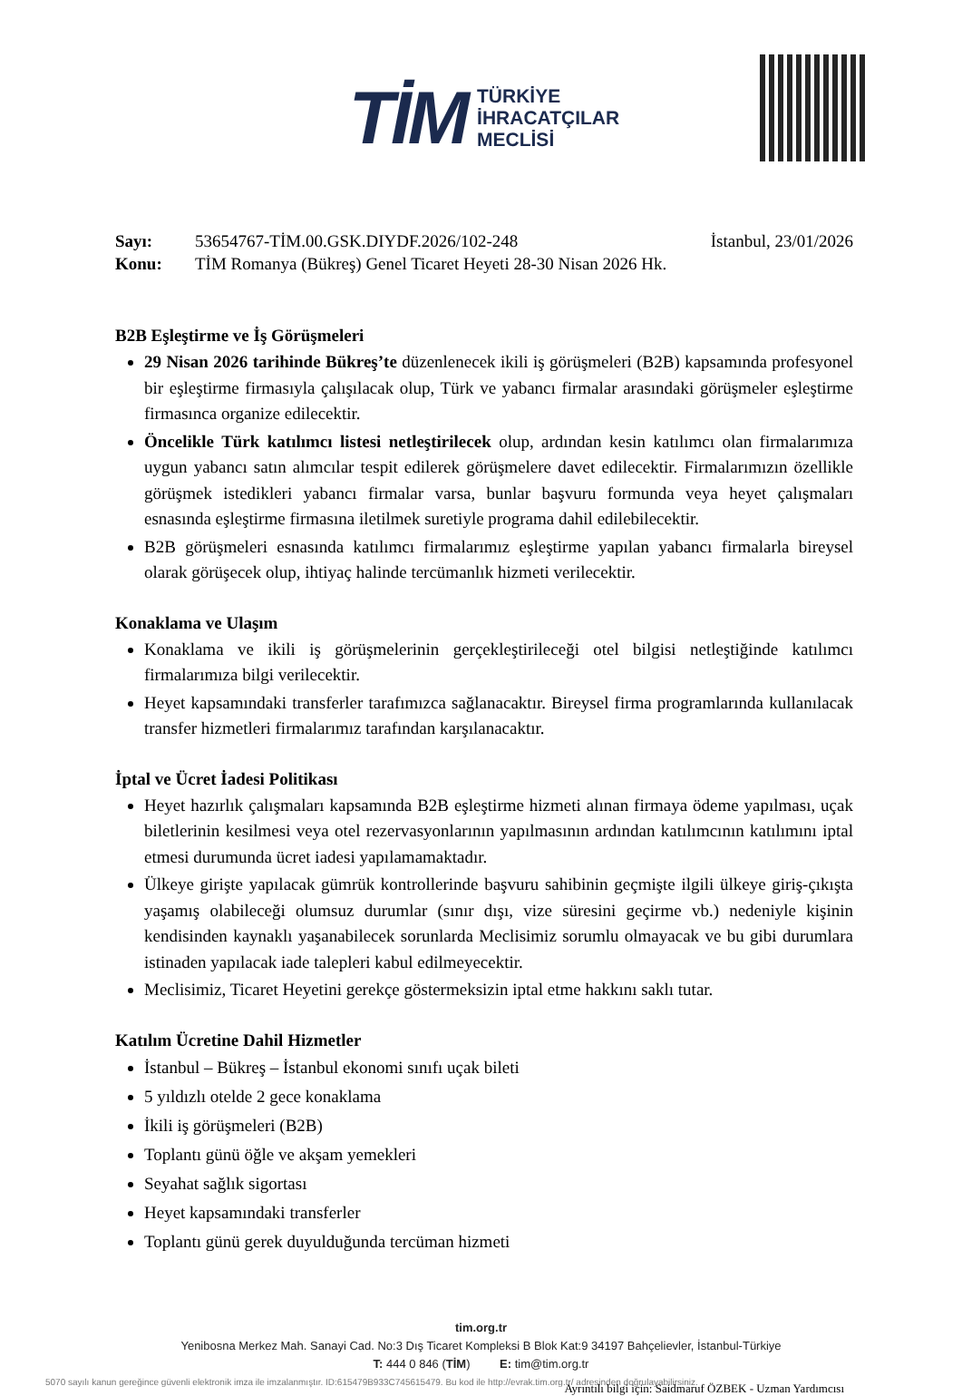TİM TÜRKİYE
İHRACATÇILAR
MECLİSİ
Sayı: 53654767-TİM.00.GSK.DIYDF.2026/102-248 İstanbul, 23/01/2026
Konu: TİM Romanya (Bükreş) Genel Ticaret Heyeti 28-30 Nisan 2026 Hk.
B2B Eşleştirme ve İş Görüşmeleri
29 Nisan 2026 tarihinde Bükreş’te düzenlenecek ikili iş görüşmeleri (B2B) kapsamında profesyonel bir eşleştirme firmasıyla çalışılacak olup, Türk ve yabancı firmalar arasındaki görüşmeler eşleştirme firmasınca organize edilecektir.
Öncelikle Türk katılımcı listesi netleştirilecek olup, ardından kesin katılımcı olan firmalarımıza uygun yabancı satın alımcılar tespit edilerek görüşmelere davet edilecektir. Firmalarımızın özellikle görüşmek istedikleri yabancı firmalar varsa, bunlar başvuru formunda veya heyet çalışmaları esnasında eşleştirme firmasına iletilmek suretiyle programa dahil edilebilecektir.
B2B görüşmeleri esnasında katılımcı firmalarımız eşleştirme yapılan yabancı firmalarla bireysel olarak görüşecek olup, ihtiyaç halinde tercümanlık hizmeti verilecektir.
Konaklama ve Ulaşım
Konaklama ve ikili iş görüşmelerinin gerçekleştirileceği otel bilgisi netleştiğinde katılımcı firmalarımıza bilgi verilecektir.
Heyet kapsamındaki transferler tarafımızca sağlanacaktır. Bireysel firma programlarında kullanılacak transfer hizmetleri firmalarımız tarafından karşılanacaktır.
İptal ve Ücret İadesi Politikası
Heyet hazırlık çalışmaları kapsamında B2B eşleştirme hizmeti alınan firmaya ödeme yapılması, uçak biletlerinin kesilmesi veya otel rezervasyonlarının yapılmasının ardından katılımcının katılımını iptal etmesi durumunda ücret iadesi yapılamamaktadır.
Ülkeye girişte yapılacak gümrük kontrollerinde başvuru sahibinin geçmişte ilgili ülkeye giriş-çıkışta yaşamış olabileceği olumsuz durumlar (sınır dışı, vize süresini geçirme vb.) nedeniyle kişinin kendisinden kaynaklı yaşanabilecek sorunlarda Meclisimiz sorumlu olmayacak ve bu gibi durumlara istinaden yapılacak iade talepleri kabul edilmeyecektir.
Meclisimiz, Ticaret Heyetini gerekçe göstermeksizin iptal etme hakkını saklı tutar.
Katılım Ücretine Dahil Hizmetler
İstanbul – Bükreş – İstanbul ekonomi sınıfı uçak bileti
5 yıldızlı otelde 2 gece konaklama
İkili iş görüşmeleri (B2B)
Toplantı günü öğle ve akşam yemekleri
Seyahat sağlık sigortası
Heyet kapsamındaki transferler
Toplantı günü gerek duyulduğunda tercüman hizmeti
tim.org.tr
Yenibosna Merkez Mah. Sanayi Cad. No:3 Dış Ticaret Kompleksi B Blok Kat:9 34197 Bahçelievler, İstanbul-Türkiye
T: 444 0 846 (TİM) E: tim@tim.org.tr
5070 sayılı kanun gereğince güvenli elektronik imza ile imzalanmıştır. ID:615479B933C745615479. Bu kod ile http://evrak.tim.org.tr/ adresinden doğrulayabilirsiniz.
Ayrıntılı bilgi için: Saidmaruf ÖZBEK - Uzman Yardımcısı